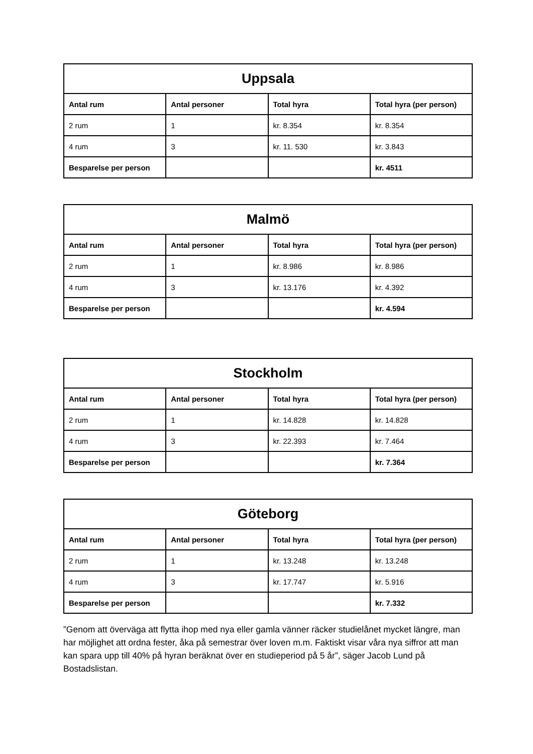| Uppsala | | | |
| --- | --- | --- | --- |
| Antal rum | Antal personer | Total hyra | Total hyra (per person) |
| 2 rum | 1 | kr. 8.354 | kr. 8.354 |
| 4 rum | 3 | kr. 11. 530 | kr. 3.843 |
| Besparelse per person | | | kr. 4511 |
| Malmö | | | |
| --- | --- | --- | --- |
| Antal rum | Antal personer | Total hyra | Total hyra (per person) |
| 2 rum | 1 | kr. 8.986 | kr. 8.986 |
| 4 rum | 3 | kr. 13.176 | kr. 4.392 |
| Besparelse per person | | | kr. 4.594 |
| Stockholm | | | |
| --- | --- | --- | --- |
| Antal rum | Antal personer | Total hyra | Total hyra (per person) |
| 2 rum | 1 | kr. 14.828 | kr. 14.828 |
| 4 rum | 3 | kr. 22.393 | kr. 7.464 |
| Besparelse per person | | | kr. 7.364 |
| Göteborg | | | |
| --- | --- | --- | --- |
| Antal rum | Antal personer | Total hyra | Total hyra (per person) |
| 2 rum | 1 | kr. 13.248 | kr. 13.248 |
| 4 rum | 3 | kr. 17.747 | kr. 5.916 |
| Besparelse per person | | | kr. 7.332 |
”Genom att överväga att flytta ihop med nya eller gamla vänner räcker studielånet mycket längre, man har möjlighet att ordna fester, åka på semestrar över loven m.m. Faktiskt visar våra nya siffror att man kan spara upp till 40% på hyran beräknat över en studieperiod på 5 år”, säger Jacob Lund på Bostadslistan.